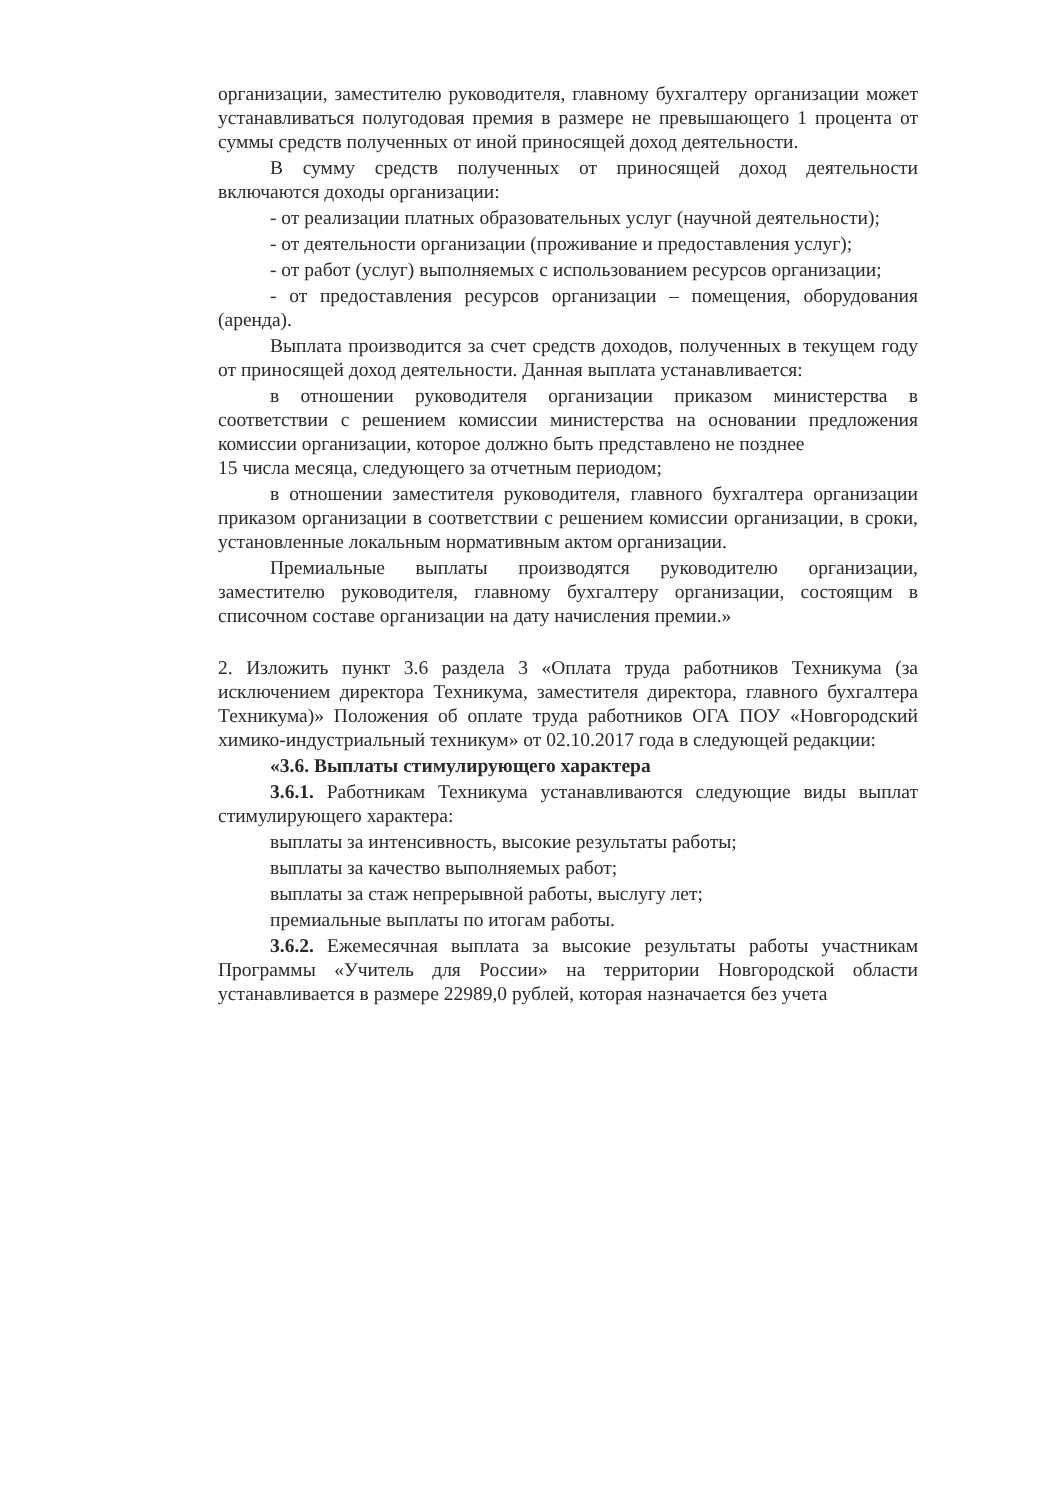организации, заместителю руководителя, главному бухгалтеру организации может устанавливаться полугодовая премия в размере не превышающего 1 процента от суммы средств полученных от иной приносящей доход деятельности.
В сумму средств полученных от приносящей доход деятельности включаются доходы организации:
- от реализации платных образовательных услуг (научной деятельности);
- от деятельности организации (проживание и предоставления услуг);
- от работ (услуг) выполняемых с использованием ресурсов организации;
- от предоставления ресурсов организации – помещения, оборудования (аренда).
Выплата производится за счет средств доходов, полученных в текущем году от приносящей доход деятельности. Данная выплата устанавливается:
в отношении руководителя организации приказом министерства в соответствии с решением комиссии министерства на основании предложения комиссии организации, которое должно быть представлено не позднее
15 числа месяца, следующего за отчетным периодом;
в отношении заместителя руководителя, главного бухгалтера организации приказом организации в соответствии с решением комиссии организации, в сроки, установленные локальным нормативным актом организации.
Премиальные выплаты производятся руководителю организации, заместителю руководителя, главному бухгалтеру организации, состоящим в списочном составе организации на дату начисления премии.»
2. Изложить пункт 3.6 раздела 3 «Оплата труда работников Техникума (за исключением директора Техникума, заместителя директора, главного бухгалтера Техникума)» Положения об оплате труда работников ОГА ПОУ «Новгородский химико-индустриальный техникум» от 02.10.2017 года в следующей редакции:
«3.6. Выплаты стимулирующего характера
3.6.1. Работникам Техникума устанавливаются следующие виды выплат стимулирующего характера:
выплаты за интенсивность, высокие результаты работы;
выплаты за качество выполняемых работ;
выплаты за стаж непрерывной работы, выслугу лет;
премиальные выплаты по итогам работы.
3.6.2. Ежемесячная выплата за высокие результаты работы участникам Программы «Учитель для России» на территории Новгородской области устанавливается в размере 22989,0 рублей, которая назначается без учета